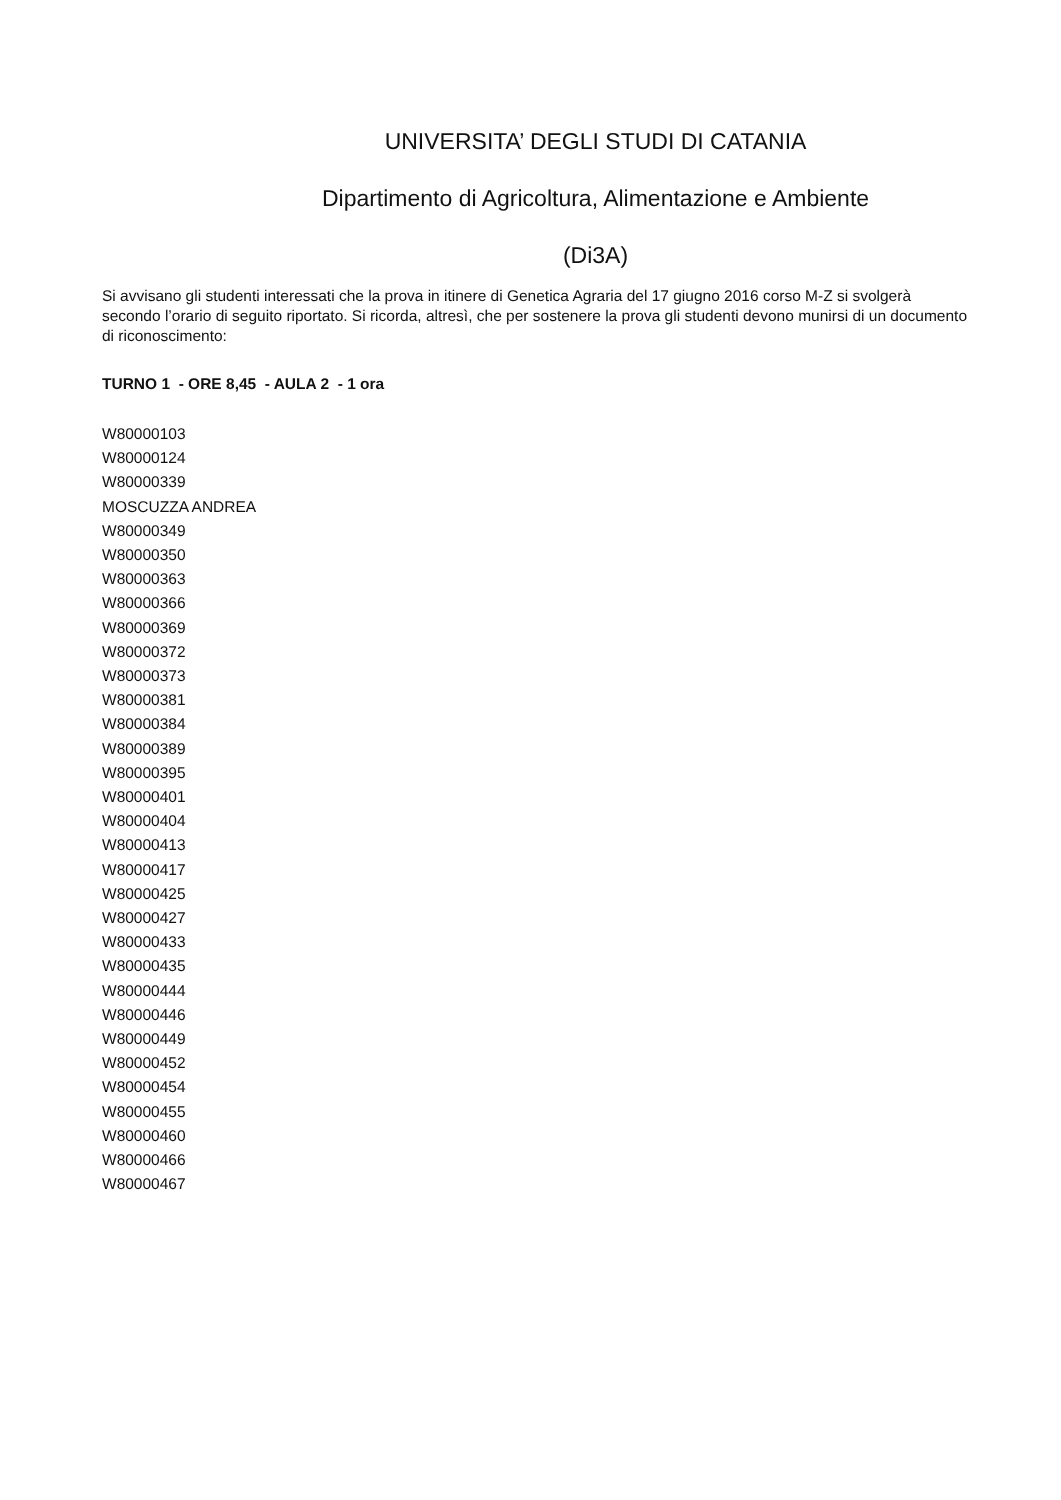UNIVERSITA’ DEGLI STUDI DI CATANIA
Dipartimento di Agricoltura, Alimentazione e Ambiente
(Di3A)
Si avvisano gli studenti interessati che la prova in itinere di Genetica Agraria del 17 giugno 2016 corso M-Z si svolgerà secondo l’orario di seguito riportato. Si ricorda, altresì, che per sostenere la prova gli studenti devono munirsi di un documento di riconoscimento:
TURNO 1 - ORE 8,45 - AULA 2 - 1 ora
W80000103
W80000124
W80000339
MOSCUZZA ANDREA
W80000349
W80000350
W80000363
W80000366
W80000369
W80000372
W80000373
W80000381
W80000384
W80000389
W80000395
W80000401
W80000404
W80000413
W80000417
W80000425
W80000427
W80000433
W80000435
W80000444
W80000446
W80000449
W80000452
W80000454
W80000455
W80000460
W80000466
W80000467